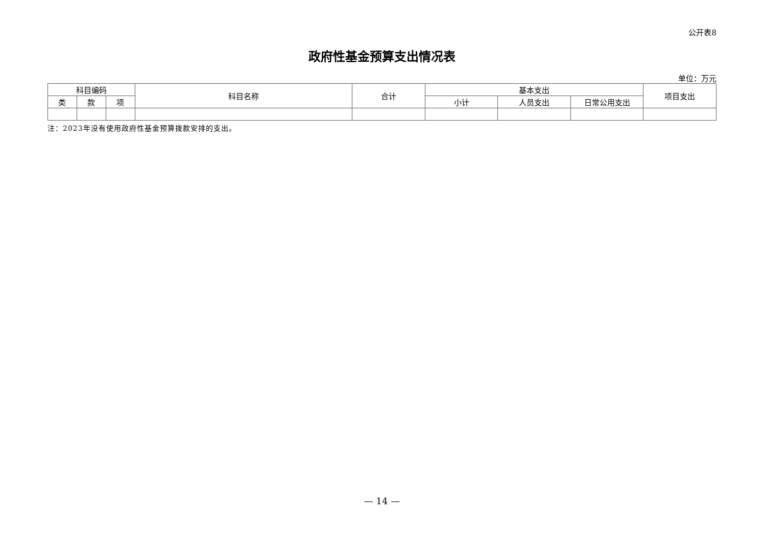公开表8
政府性基金预算支出情况表
单位：万元
| 科目编码 | | | 科目名称 | 合计 | 基本支出 | | | 项目支出 |
| --- | --- | --- | --- | --- | --- | --- | --- | --- |
| 类 | 款 | 项 | | | 小计 | 人员支出 | 日常公用支出 | |
注：2023年没有使用政府性基金预算拨款安排的支出。
— 14 —